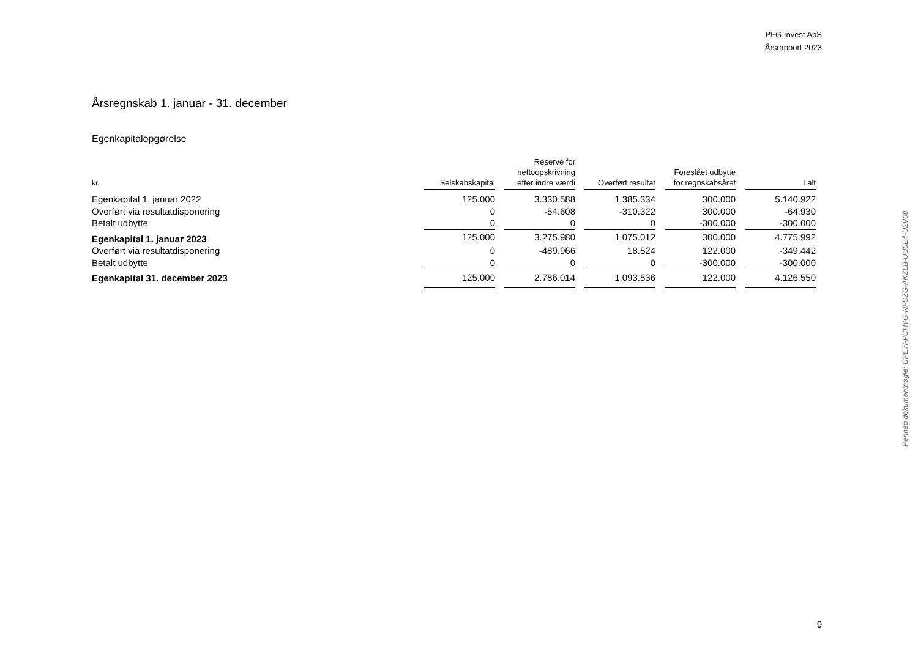PFG Invest ApS
Årsrapport 2023
Årsregnskab 1. januar - 31. december
Egenkapitalopgørelse
| kr. | Selskabskapital | Reserve for nettoopskrivning efter indre værdi | Overført resultat | Foreslået udbytte for regnskabsåret | I alt |
| --- | --- | --- | --- | --- | --- |
| Egenkapital 1. januar 2022 | 125.000 | 3.330.588 | 1.385.334 | 300.000 | 5.140.922 |
| Overført via resultatdisponering | 0 | -54.608 | -310.322 | 300.000 | -64.930 |
| Betalt udbytte | 0 | 0 | 0 | -300.000 | -300.000 |
| Egenkapital 1. januar 2023 | 125.000 | 3.275.980 | 1.075.012 | 300.000 | 4.775.992 |
| Overført via resultatdisponering | 0 | -489.966 | 18.524 | 122.000 | -349.442 |
| Betalt udbytte | 0 | 0 | 0 | -300.000 | -300.000 |
| Egenkapital 31. december 2023 | 125.000 | 2.786.014 | 1.093.536 | 122.000 | 4.126.550 |
Penneo dokumentnøgle: CPE7I-PCHYG-NFSZG-AKZLB-UU0E4-U2V08
9